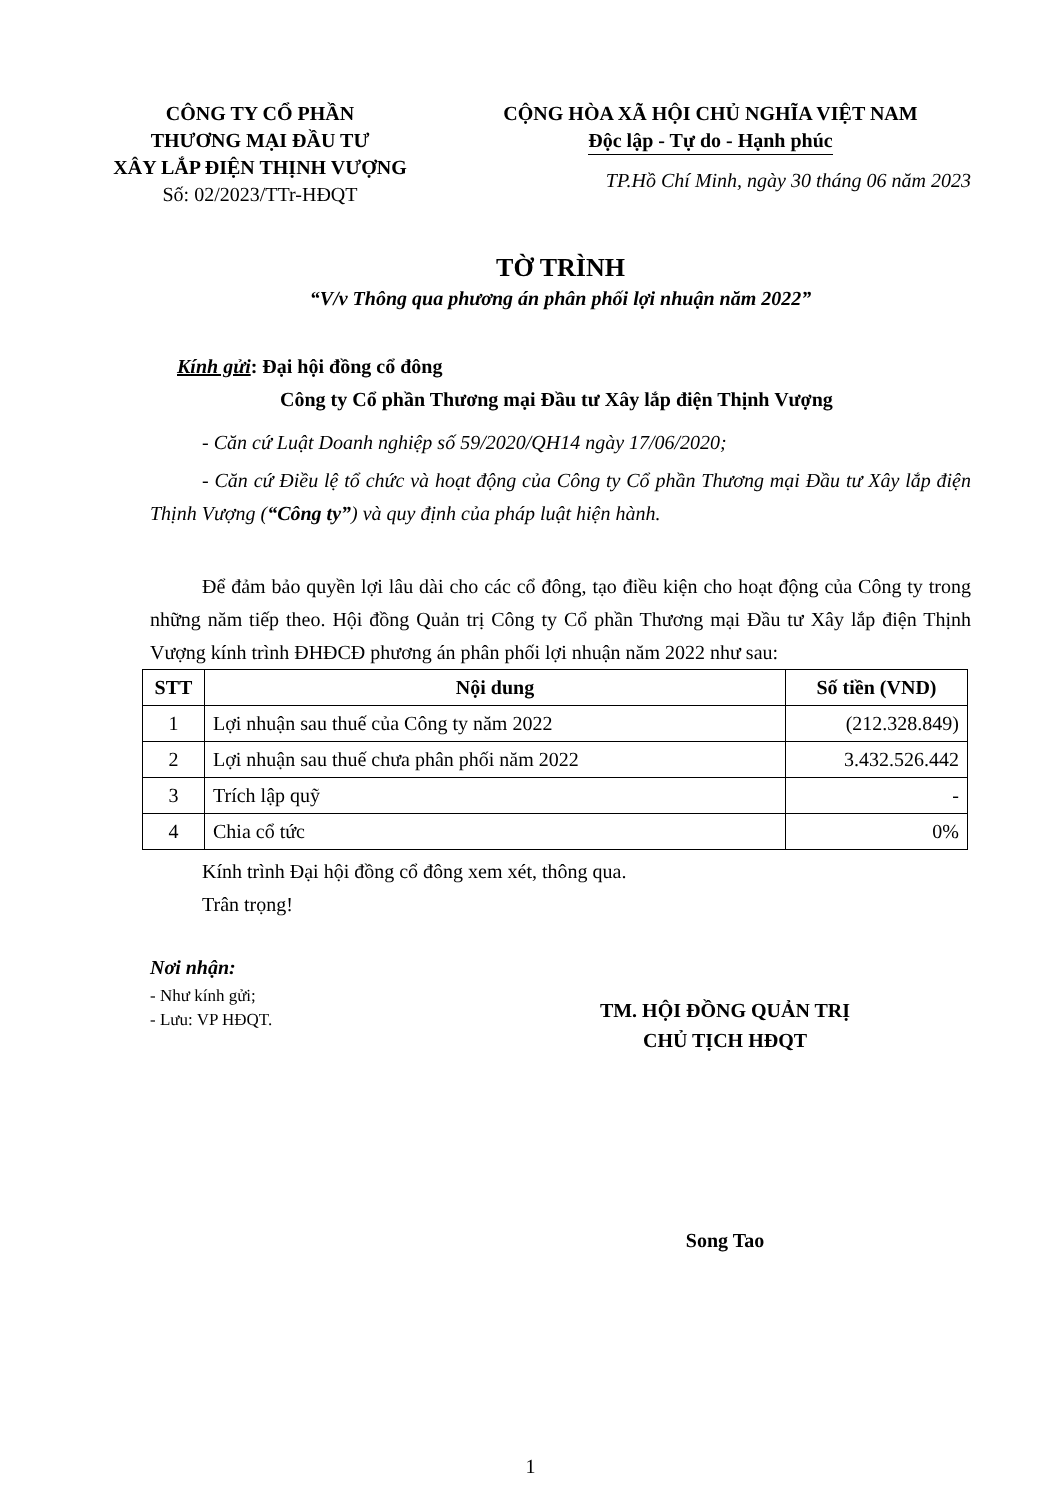CÔNG TY CỔ PHẦN
THƯƠNG MẠI ĐẦU TƯ
XÂY LẮP ĐIỆN THỊNH VƯỢNG
Số: 02/2023/TTr-HĐQT
CỘNG HÒA XÃ HỘI CHỦ NGHĨA VIỆT NAM
Độc lập - Tự do - Hạnh phúc
TP.Hồ Chí Minh, ngày 30 tháng 06 năm 2023
TỜ TRÌNH
“V/v Thông qua phương án phân phối lợi nhuận năm 2022”
Kính gửi: Đại hội đồng cổ đông
Công ty Cổ phần Thương mại Đầu tư Xây lắp điện Thịnh Vượng
- Căn cứ Luật Doanh nghiệp số 59/2020/QH14 ngày 17/06/2020;
- Căn cứ Điều lệ tổ chức và hoạt động của Công ty Cổ phần Thương mại Đầu tư Xây lắp điện Thịnh Vượng (“Công ty”) và quy định của pháp luật hiện hành.
Để đảm bảo quyền lợi lâu dài cho các cổ đông, tạo điều kiện cho hoạt động của Công ty trong những năm tiếp theo. Hội đồng Quản trị Công ty Cổ phần Thương mại Đầu tư Xây lắp điện Thịnh Vượng kính trình ĐHĐCĐ phương án phân phối lợi nhuận năm 2022 như sau:
| STT | Nội dung | Số tiền (VND) |
| --- | --- | --- |
| 1 | Lợi nhuận sau thuế của Công ty năm 2022 | (212.328.849) |
| 2 | Lợi nhuận sau thuế chưa phân phối năm 2022 | 3.432.526.442 |
| 3 | Trích lập quỹ | - |
| 4 | Chia cổ tức | 0% |
Kính trình Đại hội đồng cổ đông xem xét, thông qua.
Trân trọng!
Nơi nhận:
- Như kính gửi;
- Lưu: VP HĐQT.
TM. HỘI ĐỒNG QUẢN TRỊ
CHỦ TỊCH HĐQT
Song Tao
1